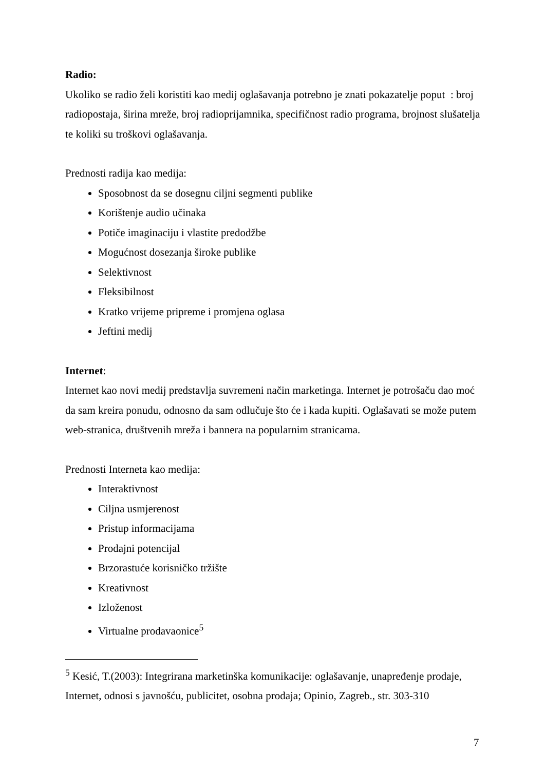Radio:
Ukoliko se radio želi koristiti kao medij oglašavanja potrebno je znati pokazatelje poput : broj radiopostaja, širina mreže, broj radioprijamnika, specifičnost radio programa, brojnost slušatelja te koliki su troškovi oglašavanja.
Prednosti radija kao medija:
Sposobnost da se dosegnu ciljni segmenti publike
Korištenje audio učinaka
Potiče imaginaciju i vlastite predodžbe
Mogućnost dosezanja široke publike
Selektivnost
Fleksibilnost
Kratko vrijeme pripreme i promjena oglasa
Jeftini medij
Internet:
Internet kao novi medij predstavlja suvremeni način marketinga. Internet je potrošaču dao moć da sam kreira ponudu, odnosno da sam odlučuje što će i kada kupiti. Oglašavati se može putem web-stranica, društvenih mreža i bannera na popularnim stranicama.
Prednosti Interneta kao medija:
Interaktivnost
Ciljna usmjerenost
Pristup informacijama
Prodajni potencijal
Brzorastuće korisničko tržište
Kreativnost
Izloženost
Virtualne prodavaonice<sup>5</sup>
<sup>5</sup> Kesić, T.(2003): Integrirana marketinška komunikacije: oglašavanje, unapređenje prodaje, Internet, odnosi s javnošću, publicitet, osobna prodaja; Opinio, Zagreb., str. 303-310
7